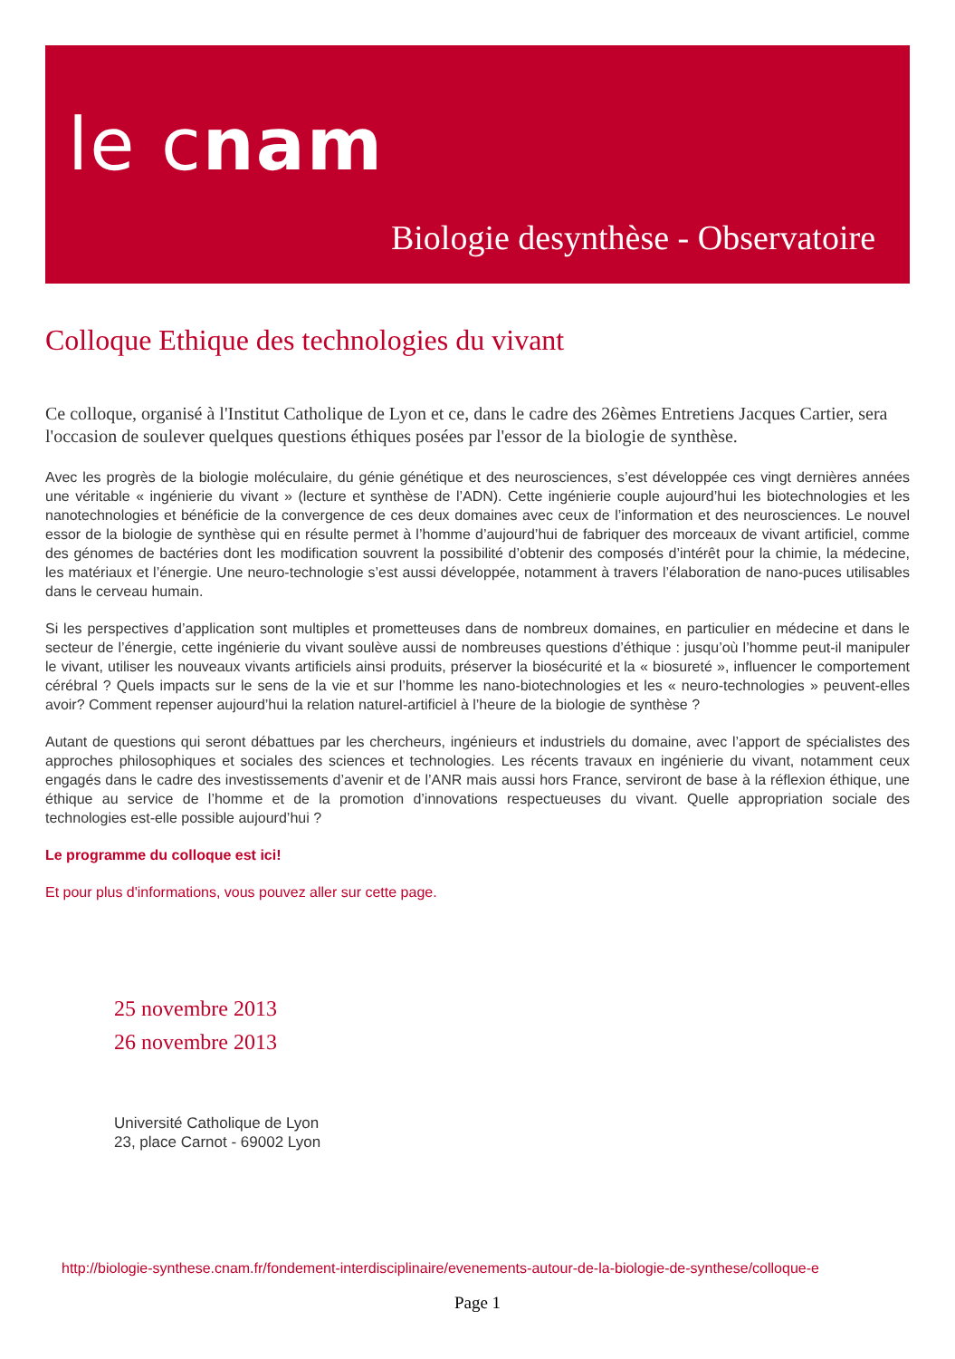le cnam
Biologie desynthèse - Observatoire
Colloque Ethique des technologies du vivant
Ce colloque, organisé à l'Institut Catholique de Lyon et ce, dans le cadre des 26èmes Entretiens Jacques Cartier, sera l'occasion de soulever quelques questions éthiques posées par l'essor de la biologie de synthèse.
Avec les progrès de la biologie moléculaire, du génie génétique et des neurosciences, s’est développée ces vingt dernières années une véritable « ingénierie du vivant » (lecture et synthèse de l’ADN). Cette ingénierie couple aujourd’hui les biotechnologies et les nanotechnologies et bénéficie de la convergence de ces deux domaines avec ceux de l’information et des neurosciences. Le nouvel essor de la biologie de synthèse qui en résulte permet à l’homme d’aujourd’hui de fabriquer des morceaux de vivant artificiel, comme des génomes de bactéries dont les modification souvrent la possibilité d’obtenir des composés d’intérêt pour la chimie, la médecine, les matériaux et l’énergie. Une neuro-technologie s’est aussi développée, notamment à travers l’élaboration de nano-puces utilisables dans le cerveau humain.
Si les perspectives d’application sont multiples et prometteuses dans de nombreux domaines, en particulier en médecine et dans le secteur de l’énergie, cette ingénierie du vivant soulève aussi de nombreuses questions d’éthique : jusqu’où l’homme peut-il manipuler le vivant, utiliser les nouveaux vivants artificiels ainsi produits, préserver la biosécurité et la « biosureté », influencer le comportement cérébral ? Quels impacts sur le sens de la vie et sur l’homme les nano-biotechnologies et les « neuro-technologies » peuvent-elles avoir? Comment repenser aujourd’hui la relation naturel-artificiel à l’heure de la biologie de synthèse ?
Autant de questions qui seront débattues par les chercheurs, ingénieurs et industriels du domaine, avec l’apport de spécialistes des approches philosophiques et sociales des sciences et technologies. Les récents travaux en ingénierie du vivant, notamment ceux engagés dans le cadre des investissements d’avenir et de l’ANR mais aussi hors France, serviront de base à la réflexion éthique, une éthique au service de l’homme et de la promotion d’innovations respectueuses du vivant. Quelle appropriation sociale des technologies est-elle possible aujourd’hui ?
Le programme du colloque est ici!
Et pour plus d'informations, vous pouvez aller sur cette page.
25 novembre 2013
26 novembre 2013
Université Catholique de Lyon
23, place Carnot - 69002 Lyon
http://biologie-synthese.cnam.fr/fondement-interdisciplinaire/evenements-autour-de-la-biologie-de-synthese/colloque-e
Page 1